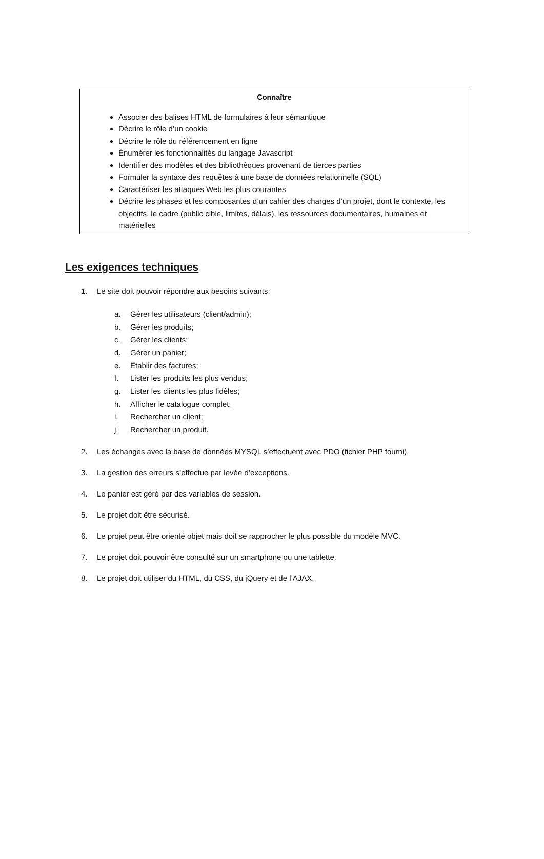| Connaître Associer des balises HTML de formulaires à leur sémantique Décrire le rôle d’un cookie Décrire le rôle du référencement en ligne Énumérer les fonctionnalités du langage Javascript Identifier des modèles et des bibliothèques provenant de tierces parties Formuler la syntaxe des requêtes à une base de données relationnelle (SQL) Caractériser les attaques Web les plus courantes Décrire les phases et les composantes d’un cahier des charges d’un projet, dont le contexte, les objectifs, le cadre (public cible, limites, délais), les ressources documentaires, humaines et matérielles |
Les exigences techniques
1. Le site doit pouvoir répondre aux besoins suivants:
a. Gérer les utilisateurs (client/admin);
b. Gérer les produits;
c. Gérer les clients;
d. Gérer un panier;
e. Etablir des factures;
f. Lister les produits les plus vendus;
g. Lister les clients les plus fidèles;
h. Afficher le catalogue complet;
i. Rechercher un client;
j. Rechercher un produit.
2. Les échanges avec la base de données MYSQL s’effectuent avec PDO (fichier PHP fourni).
3. La gestion des erreurs s’effectue par levée d’exceptions.
4. Le panier est géré par des variables de session.
5. Le projet doit être sécurisé.
6. Le projet peut être orienté objet mais doit se rapprocher le plus possible du modèle MVC.
7. Le projet doit pouvoir être consulté sur un smartphone ou une tablette.
8. Le projet doit utiliser du HTML, du CSS, du jQuery et de l’AJAX.